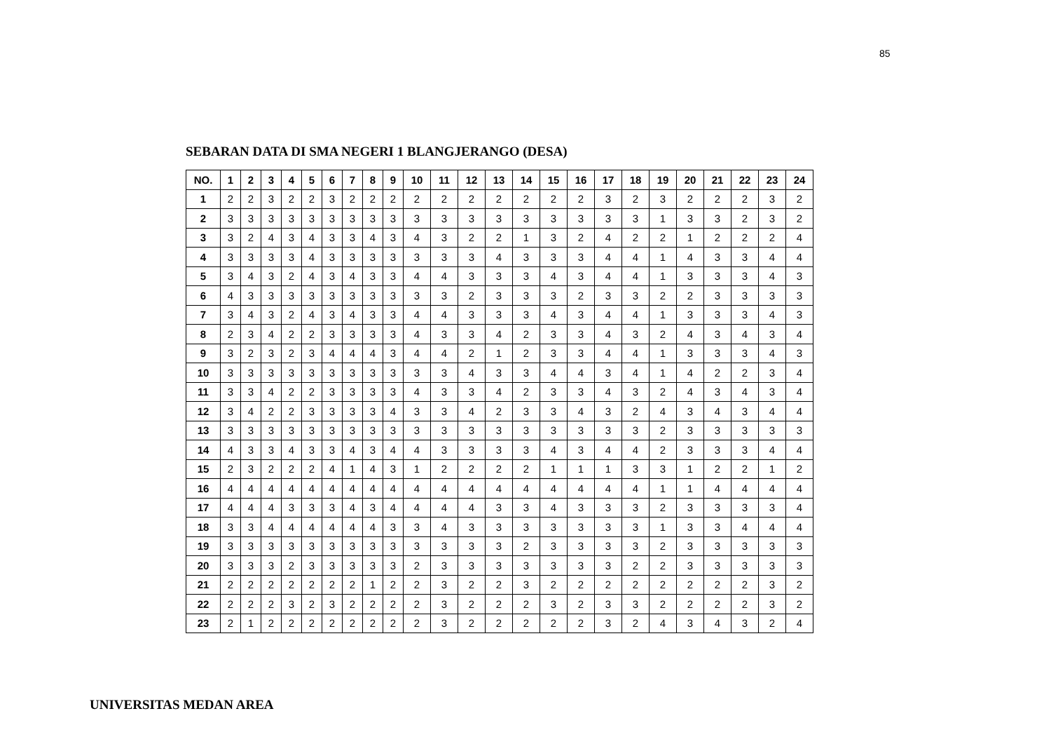85
SEBARAN DATA DI SMA NEGERI 1 BLANGJERANGO (DESA)
| NO. | 1 | 2 | 3 | 4 | 5 | 6 | 7 | 8 | 9 | 10 | 11 | 12 | 13 | 14 | 15 | 16 | 17 | 18 | 19 | 20 | 21 | 22 | 23 | 24 |
| --- | --- | --- | --- | --- | --- | --- | --- | --- | --- | --- | --- | --- | --- | --- | --- | --- | --- | --- | --- | --- | --- | --- | --- | --- |
| 1 | 2 | 2 | 3 | 2 | 2 | 3 | 2 | 2 | 2 | 2 | 2 | 2 | 2 | 2 | 2 | 2 | 3 | 2 | 3 | 2 | 2 | 2 | 3 | 2 |
| 2 | 3 | 3 | 3 | 3 | 3 | 3 | 3 | 3 | 3 | 3 | 3 | 3 | 3 | 3 | 3 | 3 | 3 | 3 | 1 | 3 | 3 | 2 | 3 | 2 |
| 3 | 3 | 2 | 4 | 3 | 4 | 3 | 3 | 4 | 3 | 4 | 3 | 2 | 2 | 1 | 3 | 2 | 4 | 2 | 2 | 1 | 2 | 2 | 2 | 4 |
| 4 | 3 | 3 | 3 | 3 | 4 | 3 | 3 | 3 | 3 | 3 | 3 | 3 | 4 | 3 | 3 | 3 | 4 | 4 | 1 | 4 | 3 | 3 | 4 | 4 |
| 5 | 3 | 4 | 3 | 2 | 4 | 3 | 4 | 3 | 3 | 4 | 4 | 3 | 3 | 3 | 4 | 3 | 4 | 4 | 1 | 3 | 3 | 3 | 4 | 3 |
| 6 | 4 | 3 | 3 | 3 | 3 | 3 | 3 | 3 | 3 | 3 | 3 | 2 | 3 | 3 | 3 | 2 | 3 | 3 | 2 | 2 | 3 | 3 | 3 | 3 |
| 7 | 3 | 4 | 3 | 2 | 4 | 3 | 4 | 3 | 3 | 4 | 4 | 3 | 3 | 3 | 4 | 3 | 4 | 4 | 1 | 3 | 3 | 3 | 4 | 3 |
| 8 | 2 | 3 | 4 | 2 | 2 | 3 | 3 | 3 | 3 | 4 | 3 | 3 | 4 | 2 | 3 | 3 | 4 | 3 | 2 | 4 | 3 | 4 | 3 | 4 |
| 9 | 3 | 2 | 3 | 2 | 3 | 4 | 4 | 4 | 3 | 4 | 4 | 2 | 1 | 2 | 3 | 3 | 4 | 4 | 1 | 3 | 3 | 3 | 4 | 3 |
| 10 | 3 | 3 | 3 | 3 | 3 | 3 | 3 | 3 | 3 | 3 | 3 | 4 | 3 | 3 | 4 | 4 | 3 | 4 | 1 | 4 | 2 | 2 | 3 | 4 |
| 11 | 3 | 3 | 4 | 2 | 2 | 3 | 3 | 3 | 3 | 4 | 3 | 3 | 4 | 2 | 3 | 3 | 4 | 3 | 2 | 4 | 3 | 4 | 3 | 4 |
| 12 | 3 | 4 | 2 | 2 | 3 | 3 | 3 | 3 | 4 | 3 | 3 | 4 | 2 | 3 | 3 | 4 | 3 | 2 | 4 | 3 | 4 | 3 | 4 | 4 |
| 13 | 3 | 3 | 3 | 3 | 3 | 3 | 3 | 3 | 3 | 3 | 3 | 3 | 3 | 3 | 3 | 3 | 3 | 3 | 2 | 3 | 3 | 3 | 3 | 3 |
| 14 | 4 | 3 | 3 | 4 | 3 | 3 | 4 | 3 | 4 | 4 | 3 | 3 | 3 | 3 | 4 | 3 | 4 | 4 | 2 | 3 | 3 | 3 | 4 | 4 |
| 15 | 2 | 3 | 2 | 2 | 2 | 4 | 1 | 4 | 3 | 1 | 2 | 2 | 2 | 2 | 1 | 1 | 1 | 3 | 3 | 1 | 2 | 2 | 1 | 2 |
| 16 | 4 | 4 | 4 | 4 | 4 | 4 | 4 | 4 | 4 | 4 | 4 | 4 | 4 | 4 | 4 | 4 | 4 | 4 | 1 | 1 | 4 | 4 | 4 | 4 |
| 17 | 4 | 4 | 4 | 3 | 3 | 3 | 4 | 3 | 4 | 4 | 4 | 4 | 3 | 3 | 4 | 3 | 3 | 3 | 2 | 3 | 3 | 3 | 3 | 4 |
| 18 | 3 | 3 | 4 | 4 | 4 | 4 | 4 | 4 | 3 | 3 | 4 | 3 | 3 | 3 | 3 | 3 | 3 | 3 | 1 | 3 | 3 | 4 | 4 | 4 |
| 19 | 3 | 3 | 3 | 3 | 3 | 3 | 3 | 3 | 3 | 3 | 3 | 3 | 3 | 2 | 3 | 3 | 3 | 3 | 2 | 3 | 3 | 3 | 3 | 3 |
| 20 | 3 | 3 | 3 | 2 | 3 | 3 | 3 | 3 | 3 | 2 | 3 | 3 | 3 | 3 | 3 | 3 | 3 | 2 | 2 | 3 | 3 | 3 | 3 | 3 |
| 21 | 2 | 2 | 2 | 2 | 2 | 2 | 2 | 1 | 2 | 2 | 3 | 2 | 2 | 3 | 2 | 2 | 2 | 2 | 2 | 2 | 2 | 2 | 3 | 2 |
| 22 | 2 | 2 | 2 | 3 | 2 | 3 | 2 | 2 | 2 | 2 | 3 | 2 | 2 | 2 | 3 | 2 | 3 | 3 | 2 | 2 | 2 | 2 | 3 | 2 |
| 23 | 2 | 1 | 2 | 2 | 2 | 2 | 2 | 2 | 2 | 2 | 3 | 2 | 2 | 2 | 2 | 2 | 3 | 2 | 4 | 3 | 4 | 3 | 2 | 4 |
UNIVERSITAS MEDAN AREA